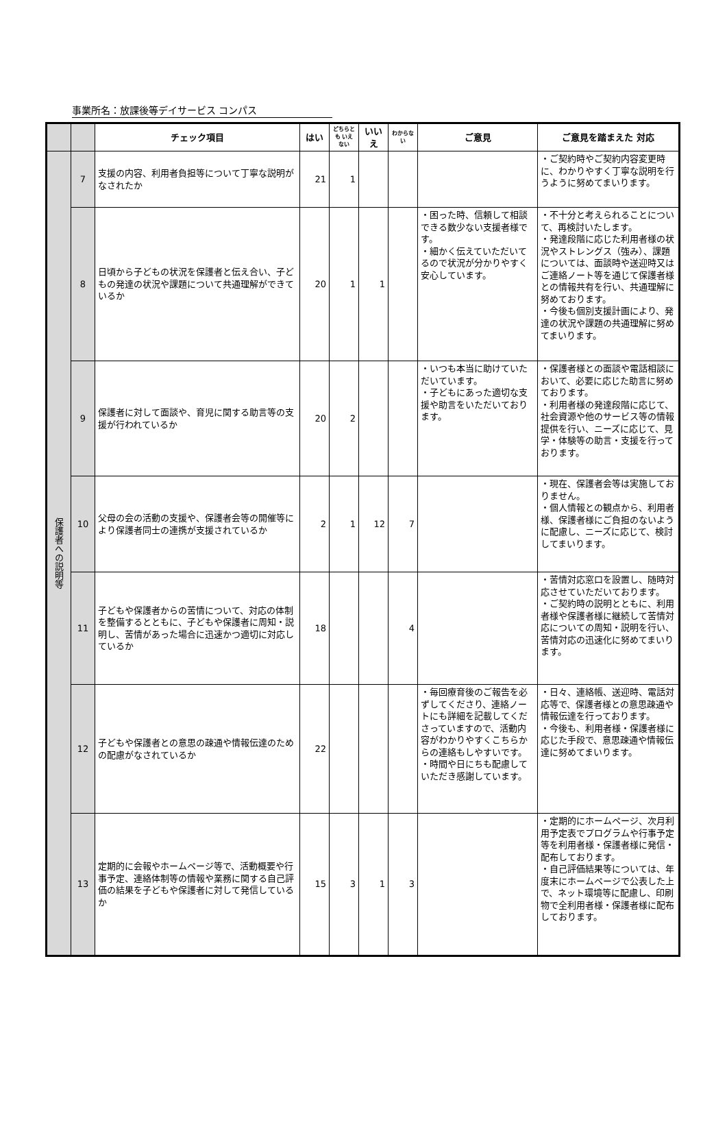事業所名：放課後等デイサービス コンパス
| | | チェック項目 | はい | どちらとも いえない | いいえ | わからない | ご意見 | ご意見を踏まえた 対応 |
| --- | --- | --- | --- | --- | --- | --- | --- | --- |
| 保護者への説明等 | 7 | 支援の内容、利用者負担等について丁寧な説明がなされたか | 21 | 1 | | | | ・ご契約時やご契約内容変更時に、わかりやすく丁寧な説明を行うように努めてまいります。 |
| | 8 | 日頃から子どもの状況を保護者と伝え合い、子どもの発達の状況や課題について共通理解ができているか | 20 | 1 | 1 | | ・困った時、信頼して相談できる数少ない支援者様です。 ・細かく伝えていただいてるので状況が分かりやすく安心しています。 | ・不十分と考えられることについて、再検討いたします。 ・発達段階に応じた利用者様の状況やストレングス（強み）、課題については、面談時や送迎時又はご連絡ノート等を通じて保護者様との情報共有を行い、共通理解に努めております。 ・今後も個別支援計画により、発達の状況や課題の共通理解に努めてまいります。 |
| | 9 | 保護者に対して面談や、育児に関する助言等の支援が行われているか | 20 | 2 | | | ・いつも本当に助けていただいています。 ・子どもにあった適切な支援や助言をいただいております。 | ・保護者様との面談や電話相談において、必要に応じた助言に努めております。 ・利用者様の発達段階に応じて、社会資源や他のサービス等の情報提供を行い、ニーズに応じて、見学・体験等の助言・支援を行っております。 |
| | 10 | 父母の会の活動の支援や、保護者会等の開催等により保護者同士の連携が支援されているか | 2 | 1 | 12 | 7 | | ・現在、保護者会等は実施しておりません。 ・個人情報との観点から、利用者様、保護者様にご負担のないように配慮し、ニーズに応じて、検討してまいります。 |
| | 11 | 子どもや保護者からの苦情について、対応の体制を整備するとともに、子どもや保護者に周知・説明し、苦情があった場合に迅速かつ適切に対応しているか | 18 | | | 4 | | ・苦情対応窓口を設置し、随時対応させていただいております。 ・ご契約時の説明とともに、利用者様や保護者様に継続して苦情対応についての周知・説明を行い、苦情対応の迅速化に努めてまいります。 |
| | 12 | 子どもや保護者との意思の疎通や情報伝達のための配慮がなされているか | 22 | | | | ・毎回療育後のご報告を必ずしてくださり、連絡ノートにも詳細を記載してくださっていますので、活動内容がわかりやすくこちらからの連絡もしやすいです。 ・時間や日にちも配慮していただき感謝しています。 | ・日々、連絡帳、送迎時、電話対応等で、保護者様との意思疎通や情報伝達を行っております。 ・今後も、利用者様・保護者様に応じた手段で、意思疎通や情報伝達に努めてまいります。 |
| | 13 | 定期的に会報やホームページ等で、活動概要や行事予定、連絡体制等の情報や業務に関する自己評価の結果を子どもや保護者に対して発信しているか | 15 | 3 | 1 | 3 | | ・定期的にホームページ、次月利用予定表でプログラムや行事予定等を利用者様・保護者様に発信・配布しております。 ・自己評価結果等については、年度末にホームページで公表した上で、ネット環境等に配慮し、印刷物で全利用者様・保護者様に配布しております。 |